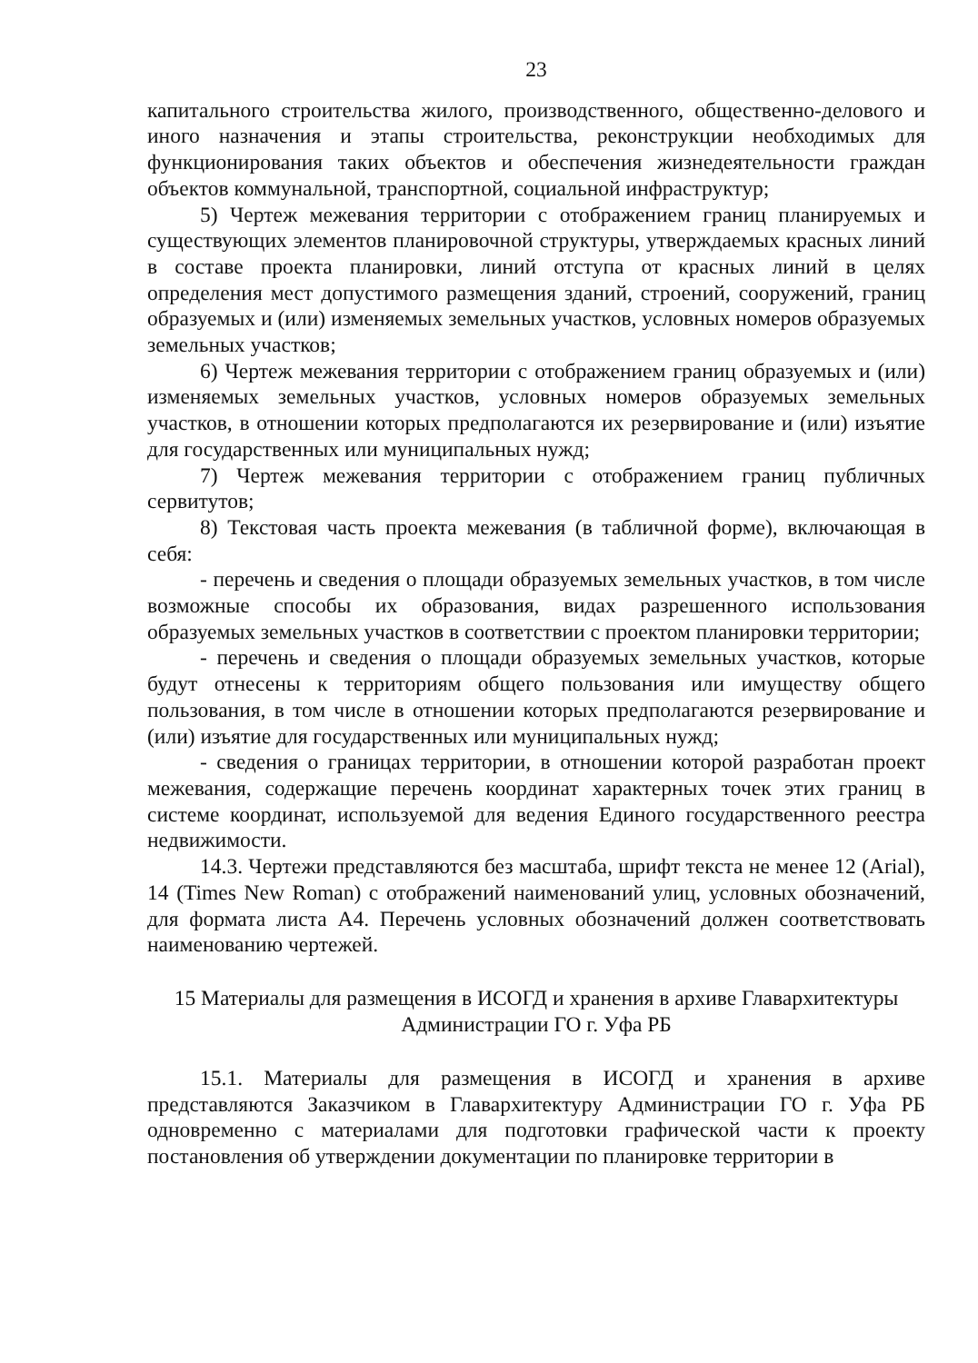23
капитального строительства жилого, производственного, общественно-делового и иного назначения и этапы строительства, реконструкции необходимых для функционирования таких объектов и обеспечения жизнедеятельности граждан объектов коммунальной, транспортной, социальной инфраструктур;
5) Чертеж межевания территории с отображением границ планируемых и существующих элементов планировочной структуры, утверждаемых красных линий в составе проекта планировки, линий отступа от красных линий в целях определения мест допустимого размещения зданий, строений, сооружений, границ образуемых и (или) изменяемых земельных участков, условных номеров образуемых земельных участков;
6) Чертеж межевания территории с отображением границ образуемых и (или) изменяемых земельных участков, условных номеров образуемых земельных участков, в отношении которых предполагаются их резервирование и (или) изъятие для государственных или муниципальных нужд;
7) Чертеж межевания территории с отображением границ публичных сервитутов;
8) Текстовая часть проекта межевания (в табличной форме), включающая в себя:
- перечень и сведения о площади образуемых земельных участков, в том числе возможные способы их образования, видах разрешенного использования образуемых земельных участков в соответствии с проектом планировки территории;
- перечень и сведения о площади образуемых земельных участков, которые будут отнесены к территориям общего пользования или имуществу общего пользования, в том числе в отношении которых предполагаются резервирование и (или) изъятие для государственных или муниципальных нужд;
- сведения о границах территории, в отношении которой разработан проект межевания, содержащие перечень координат характерных точек этих границ в системе координат, используемой для ведения Единого государственного реестра недвижимости.
14.3. Чертежи представляются без масштаба, шрифт текста не менее 12 (Arial), 14 (Times New Roman) с отображений наименований улиц, условных обозначений, для формата листа А4. Перечень условных обозначений должен соответствовать наименованию чертежей.
15 Материалы для размещения в ИСОГД и хранения в архиве Главархитектуры
Администрации ГО г. Уфа РБ
15.1. Материалы для размещения в ИСОГД и хранения в архиве представляются Заказчиком в Главархитектуру Администрации ГО г. Уфа РБ одновременно с материалами для подготовки графической части к проекту постановления об утверждении документации по планировке территории в